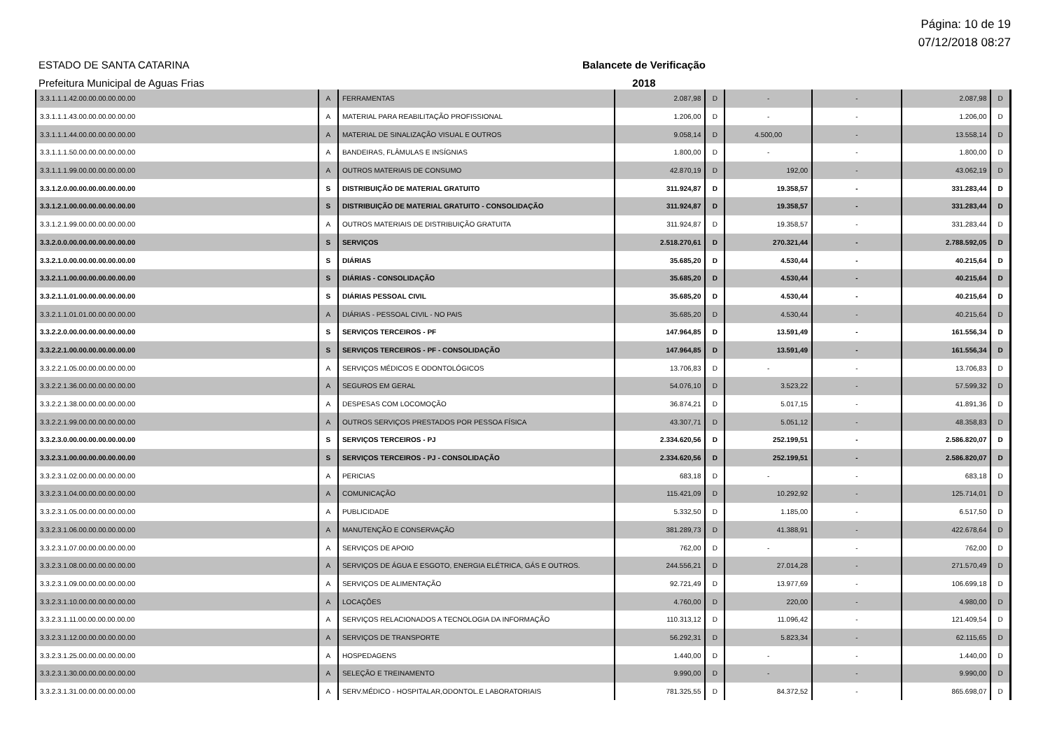Página: 10 de 19
07/12/2018 08:27
ESTADO DE SANTA CATARINA
Prefeitura Municipal de Aguas Frias
Balancete de Verificação
2018
| 3.3.1.1.1.42.00.00.00.00.00.00 | A | FERRAMENTAS | 2.087,98 | D | - | - | 2.087,98 | D |
| 3.3.1.1.1.43.00.00.00.00.00.00 | A | MATERIAL PARA REABILITAÇÃO PROFISSIONAL | 1.206,00 | D | - | - | 1.206,00 | D |
| 3.3.1.1.1.44.00.00.00.00.00.00 | A | MATERIAL DE SINALIZAÇÃO VISUAL E OUTROS | 9.058,14 | D | 4.500,00 | - | 13.558,14 | D |
| 3.3.1.1.1.50.00.00.00.00.00.00 | A | BANDEIRAS, FLÂMULAS E INSÍGNIAS | 1.800,00 | D | - | - | 1.800,00 | D |
| 3.3.1.1.1.99.00.00.00.00.00.00 | A | OUTROS MATERIAIS DE CONSUMO | 42.870,19 | D | 192,00 | - | 43.062,19 | D |
| 3.3.1.2.0.00.00.00.00.00.00.00 | S | DISTRIBUIÇÃO DE MATERIAL GRATUITO | 311.924,87 | D | 19.358,57 | - | 331.283,44 | D |
| 3.3.1.2.1.00.00.00.00.00.00.00 | S | DISTRIBUIÇÃO DE MATERIAL GRATUITO - CONSOLIDAÇÃO | 311.924,87 | D | 19.358,57 | - | 331.283,44 | D |
| 3.3.1.2.1.99.00.00.00.00.00.00 | A | OUTROS MATERIAIS DE DISTRIBUIÇÃO GRATUITA | 311.924,87 | D | 19.358,57 | - | 331.283,44 | D |
| 3.3.2.0.0.00.00.00.00.00.00.00 | S | SERVIÇOS | 2.518.270,61 | D | 270.321,44 | - | 2.788.592,05 | D |
| 3.3.2.1.0.00.00.00.00.00.00.00 | S | DIÁRIAS | 35.685,20 | D | 4.530,44 | - | 40.215,64 | D |
| 3.3.2.1.1.00.00.00.00.00.00.00 | S | DIÁRIAS - CONSOLIDAÇÃO | 35.685,20 | D | 4.530,44 | - | 40.215,64 | D |
| 3.3.2.1.1.01.00.00.00.00.00.00 | S | DIÁRIAS PESSOAL CIVIL | 35.685,20 | D | 4.530,44 | - | 40.215,64 | D |
| 3.3.2.1.1.01.01.00.00.00.00.00 | A | DIÁRIAS - PESSOAL CIVIL - NO PAIS | 35.685,20 | D | 4.530,44 | - | 40.215,64 | D |
| 3.3.2.2.0.00.00.00.00.00.00.00 | S | SERVIÇOS TERCEIROS - PF | 147.964,85 | D | 13.591,49 | - | 161.556,34 | D |
| 3.3.2.2.1.00.00.00.00.00.00.00 | S | SERVIÇOS TERCEIROS - PF - CONSOLIDAÇÃO | 147.964,85 | D | 13.591,49 | - | 161.556,34 | D |
| 3.3.2.2.1.05.00.00.00.00.00.00 | A | SERVIÇOS MÉDICOS E ODONTOLÓGICOS | 13.706,83 | D | - | - | 13.706,83 | D |
| 3.3.2.2.1.36.00.00.00.00.00.00 | A | SEGUROS EM GERAL | 54.076,10 | D | 3.523,22 | - | 57.599,32 | D |
| 3.3.2.2.1.38.00.00.00.00.00.00 | A | DESPESAS COM LOCOMOÇÃO | 36.874,21 | D | 5.017,15 | - | 41.891,36 | D |
| 3.3.2.2.1.99.00.00.00.00.00.00 | A | OUTROS SERVIÇOS PRESTADOS POR PESSOA FÍSICA | 43.307,71 | D | 5.051,12 | - | 48.358,83 | D |
| 3.3.2.3.0.00.00.00.00.00.00.00 | S | SERVIÇOS TERCEIROS - PJ | 2.334.620,56 | D | 252.199,51 | - | 2.586.820,07 | D |
| 3.3.2.3.1.00.00.00.00.00.00.00 | S | SERVIÇOS TERCEIROS - PJ - CONSOLIDAÇÃO | 2.334.620,56 | D | 252.199,51 | - | 2.586.820,07 | D |
| 3.3.2.3.1.02.00.00.00.00.00.00 | A | PERICIAS | 683,18 | D | - | - | 683,18 | D |
| 3.3.2.3.1.04.00.00.00.00.00.00 | A | COMUNICAÇÃO | 115.421,09 | D | 10.292,92 | - | 125.714,01 | D |
| 3.3.2.3.1.05.00.00.00.00.00.00 | A | PUBLICIDADE | 5.332,50 | D | 1.185,00 | - | 6.517,50 | D |
| 3.3.2.3.1.06.00.00.00.00.00.00 | A | MANUTENÇÃO E CONSERVAÇÃO | 381.289,73 | D | 41.388,91 | - | 422.678,64 | D |
| 3.3.2.3.1.07.00.00.00.00.00.00 | A | SERVIÇOS DE APOIO | 762,00 | D | - | - | 762,00 | D |
| 3.3.2.3.1.08.00.00.00.00.00.00 | A | SERVIÇOS DE ÁGUA E ESGOTO, ENERGIA ELÉTRICA, GÁS E OUTROS. | 244.556,21 | D | 27.014,28 | - | 271.570,49 | D |
| 3.3.2.3.1.09.00.00.00.00.00.00 | A | SERVIÇOS DE ALIMENTAÇÃO | 92.721,49 | D | 13.977,69 | - | 106.699,18 | D |
| 3.3.2.3.1.10.00.00.00.00.00.00 | A | LOCAÇÕES | 4.760,00 | D | 220,00 | - | 4.980,00 | D |
| 3.3.2.3.1.11.00.00.00.00.00.00 | A | SERVIÇOS RELACIONADOS A TECNOLOGIA DA INFORMAÇÃO | 110.313,12 | D | 11.096,42 | - | 121.409,54 | D |
| 3.3.2.3.1.12.00.00.00.00.00.00 | A | SERVIÇOS DE TRANSPORTE | 56.292,31 | D | 5.823,34 | - | 62.115,65 | D |
| 3.3.2.3.1.25.00.00.00.00.00.00 | A | HOSPEDAGENS | 1.440,00 | D | - | - | 1.440,00 | D |
| 3.3.2.3.1.30.00.00.00.00.00.00 | A | SELEÇÃO E TREINAMENTO | 9.990,00 | D | - | - | 9.990,00 | D |
| 3.3.2.3.1.31.00.00.00.00.00.00 | A | SERV.MÉDICO - HOSPITALAR,ODONTOL.E LABORATORIAIS | 781.325,55 | D | 84.372,52 | - | 865.698,07 | D |